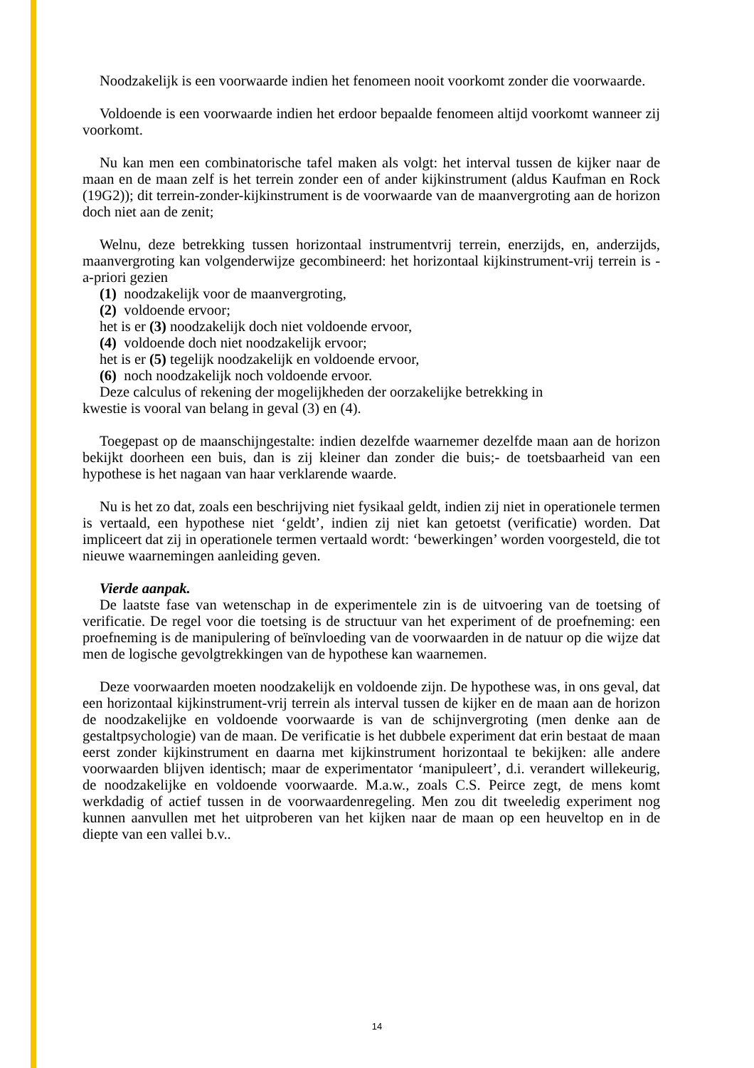Noodzakelijk is een voorwaarde indien het fenomeen nooit voorkomt zonder die voorwaarde.
Voldoende is een voorwaarde indien het erdoor bepaalde fenomeen altijd voorkomt wanneer zij voorkomt.
Nu kan men een combinatorische tafel maken als volgt: het interval tussen de kijker naar de maan en de maan zelf is het terrein zonder een of ander kijkinstrument (aldus Kaufman en Rock (19G2)); dit terrein-zonder-kijkinstrument is de voorwaarde van de maanvergroting aan de horizon doch niet aan de zenit;
Welnu, deze betrekking tussen horizontaal instrumentvrij terrein, enerzijds, en, anderzijds, maanvergroting kan volgenderwijze gecombineerd: het horizontaal kijkinstrument-vrij terrein is - a-priori gezien
(1) noodzakelijk voor de maanvergroting,
(2) voldoende ervoor;
het is er (3) noodzakelijk doch niet voldoende ervoor,
(4) voldoende doch niet noodzakelijk ervoor;
het is er (5) tegelijk noodzakelijk en voldoende ervoor,
(6) noch noodzakelijk noch voldoende ervoor.
Deze calculus of rekening der mogelijkheden der oorzakelijke betrekking in
kwestie is vooral van belang in geval (3) en (4).
Toegepast op de maanschijngestalte: indien dezelfde waarnemer dezelfde maan aan de horizon bekijkt doorheen een buis, dan is zij kleiner dan zonder die buis;- de toetsbaarheid van een hypothese is het nagaan van haar verklarende waarde.
Nu is het zo dat, zoals een beschrijving niet fysikaal geldt, indien zij niet in operationele termen is vertaald, een hypothese niet ‘geldt’, indien zij niet kan getoetst (verificatie) worden. Dat impliceert dat zij in operationele termen vertaald wordt: ‘bewerkingen’ worden voorgesteld, die tot nieuwe waarnemingen aanleiding geven.
Vierde aanpak.
De laatste fase van wetenschap in de experimentele zin is de uitvoering van de toetsing of verificatie. De regel voor die toetsing is de structuur van het experiment of de proefneming: een proefneming is de manipulering of beïnvloeding van de voorwaarden in de natuur op die wijze dat men de logische gevolgtrekkingen van de hypothese kan waarnemen.
Deze voorwaarden moeten noodzakelijk en voldoende zijn. De hypothese was, in ons geval, dat een horizontaal kijkinstrument-vrij terrein als interval tussen de kijker en de maan aan de horizon de noodzakelijke en voldoende voorwaarde is van de schijnvergroting (men denke aan de gestaltpsychologie) van de maan. De verificatie is het dubbele experiment dat erin bestaat de maan eerst zonder kijkinstrument en daarna met kijkinstrument horizontaal te bekijken: alle andere voorwaarden blijven identisch; maar de experimentator ‘manipuleert’, d.i. verandert willekeurig, de noodzakelijke en voldoende voorwaarde. M.a.w., zoals C.S. Peirce zegt, de mens komt werkdadig of actief tussen in de voorwaardenregeling. Men zou dit tweeledig experiment nog kunnen aanvullen met het uitproberen van het kijken naar de maan op een heuveltop en in de diepte van een vallei b.v..
14